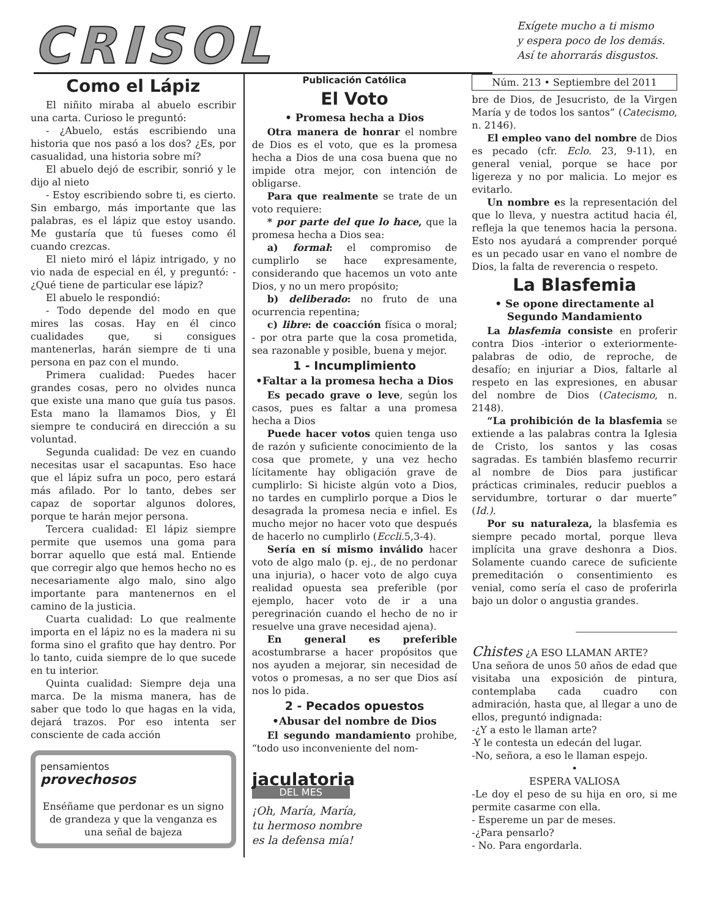CRISOL
Exígete mucho a ti mismo
y espera poco de los demás.
Así te ahorrarás disgustos.
Como el Lápiz
El niñito miraba al abuelo escribir una carta. Curioso le preguntó:
- ¿Abuelo, estás escribiendo una historia que nos pasó a los dos? ¿Es, por casualidad, una historia sobre mí?
El abuelo dejó de escribir, sonrió y le dijo al nieto
- Estoy escribiendo sobre ti, es cierto. Sin embargo, más importante que las palabras, es el lápiz que estoy usando. Me gustaría que tú fueses como él cuando crezcas.
El nieto miró el lápiz intrigado, y no vio nada de especial en él, y preguntó: - ¿Qué tiene de particular ese lápiz?
El abuelo le respondió:
- Todo depende del modo en que mires las cosas. Hay en él cinco cualidades que, si consigues mantenerlas, harán siempre de ti una persona en paz con el mundo.
Primera cualidad: Puedes hacer grandes cosas, pero no olvides nunca que existe una mano que guía tus pasos. Esta mano la llamamos Dios, y Él siempre te conducirá en dirección a su voluntad.
Segunda cualidad: De vez en cuando necesitas usar el sacapuntas. Eso hace que el lápiz sufra un poco, pero estará más afilado. Por lo tanto, debes ser capaz de soportar algunos dolores, porque te harán mejor persona.
Tercera cualidad: El lápiz siempre permite que usemos una goma para borrar aquello que está mal. Entiende que corregir algo que hemos hecho no es necesariamente algo malo, sino algo importante para mantenernos en el camino de la justicia.
Cuarta cualidad: Lo que realmente importa en el lápiz no es la madera ni su forma sino el grafito que hay dentro. Por lo tanto, cuida siempre de lo que sucede en tu interior.
Quinta cualidad: Siempre deja una marca. De la misma manera, has de saber que todo lo que hagas en la vida, dejará trazos. Por eso intenta ser consciente de cada acción
pensamientos
provechosos
Enséñame que perdonar es un signo de grandeza y que la venganza es una señal de bajeza
Publicación Católica
El Voto
• Promesa hecha a Dios
Otra manera de honrar el nombre de Dios es el voto, que es la promesa hecha a Dios de una cosa buena que no impide otra mejor, con intención de obligarse.
Para que realmente se trate de un voto requiere:
* por parte del que lo hace, que la promesa hecha a Dios sea:
a) formal: el compromiso de cumplirlo se hace expresamente, considerando que hacemos un voto ante Dios, y no un mero propósito;
b) deliberado: no fruto de una ocurrencia repentina;
c) libre: de coacción física o moral; - por otra parte que la cosa prometida, sea razonable y posible, buena y mejor.
1 - Incumplimiento
•Faltar a la promesa hecha a Dios
Es pecado grave o leve, según los casos, pues es faltar a una promesa hecha a Dios
Puede hacer votos quien tenga uso de razón y suficiente conocimiento de la cosa que promete, y una vez hecho lícitamente hay obligación grave de cumplirlo: Si hiciste algún voto a Dios, no tardes en cumplirlo porque a Dios le desagrada la promesa necia e infiel. Es mucho mejor no hacer voto que después de hacerlo no cumplirlo (Eccli. 5,3-4).
Sería en sí mismo inválido hacer voto de algo malo (p. ej., de no perdonar una injuria), o hacer voto de algo cuya realidad opuesta sea preferible (por ejemplo, hacer voto de ir a una peregrinación cuando el hecho de no ir resuelve una grave necesidad ajena).
En general es preferible acostumbrarse a hacer propósitos que nos ayuden a mejorar, sin necesidad de votos o promesas, a no ser que Dios así nos lo pida.
2 - Pecados opuestos
•Abusar del nombre de Dios
El segundo mandamiento prohibe, “todo uso inconveniente del nom-
jaculatoria
DEL MES
¡Oh, María, María,
tu hermoso nombre
es la defensa mía!
Núm. 213 • Septiembre del 2011
bre de Dios, de Jesucristo, de la Virgen María y de todos los santos” (Catecismo, n. 2146).
El empleo vano del nombre de Dios es pecado (cfr. Eclo. 23, 9-11), en general venial, porque se hace por ligereza y no por malicia. Lo mejor es evitarlo.
Un nombre es la representación del que lo lleva, y nuestra actitud hacia él, refleja la que tenemos hacia la persona. Esto nos ayudará a comprender porqué es un pecado usar en vano el nombre de Dios, la falta de reverencia o respeto.
La Blasfemia
• Se opone directamente al Segundo Mandamiento
La blasfemia consiste en proferir contra Dios -interior o exteriormente- palabras de odio, de reproche, de desafío; en injuriar a Dios, faltarle al respeto en las expresiones, en abusar del nombre de Dios (Catecismo, n. 2148).
“La prohibición de la blasfemia se extiende a las palabras contra la Iglesia de Cristo, los santos y las cosas sagradas. Es también blasfemo recurrir al nombre de Dios para justificar prácticas criminales, reducir pueblos a servidumbre, torturar o dar muerte” (Id.).
Por su naturaleza, la blasfemia es siempre pecado mortal, porque lleva implícita una grave deshonra a Dios. Solamente cuando carece de suficiente premeditación o consentimiento es venial, como sería el caso de proferirla bajo un dolor o angustia grandes.
Chistes ¿A ESO LLAMAN ARTE?
Una señora de unos 50 años de edad que visitaba una exposición de pintura, contemplaba cada cuadro con admiración, hasta que, al llegar a uno de ellos, preguntó indignada:
-¿Y a esto le llaman arte?
-Y le contesta un edecán del lugar.
-No, señora, a eso le llaman espejo.
•
ESPERA VALIOSA
-Le doy el peso de su hija en oro, si me permite casarme con ella.
- Espereme un par de meses.
-¿Para pensarlo?
- No. Para engordarla.